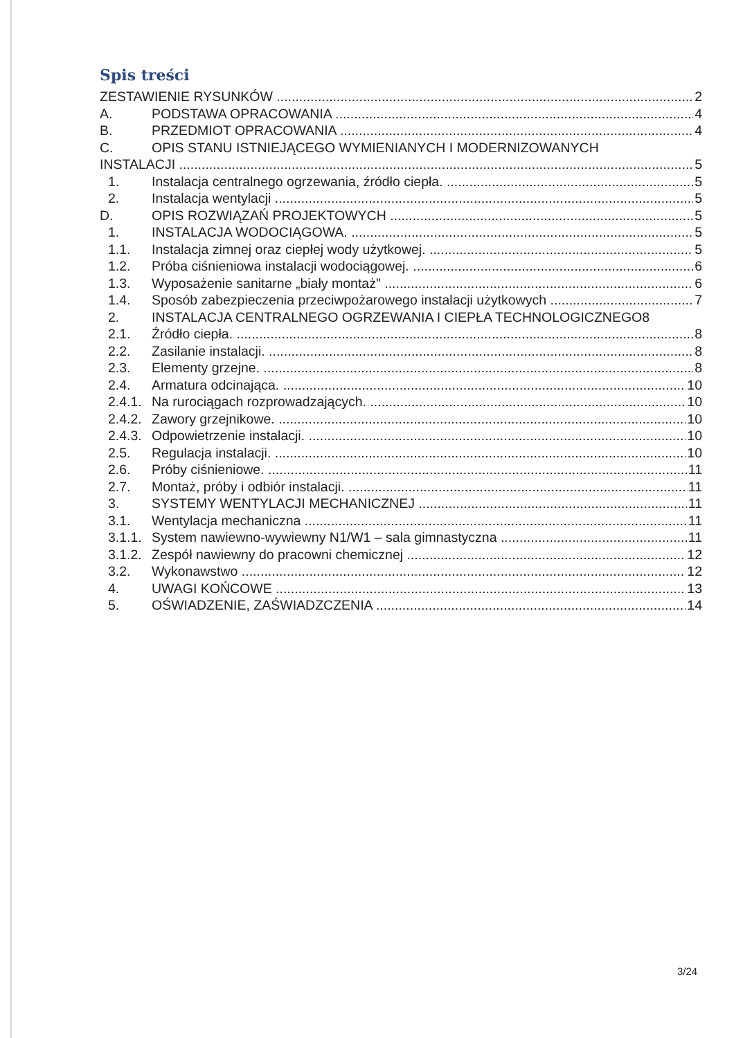Spis treści
ZESTAWIENIE RYSUNKÓW 2
A. PODSTAWA OPRACOWANIA 4
B. PRZEDMIOT OPRACOWANIA 4
C. OPIS STANU ISTNIEJĄCEGO WYMIENIANYCH I MODERNIZOWANYCH
INSTALACJI 5
1. Instalacja centralnego ogrzewania, źródło ciepła. 5
2. Instalacja wentylacji 5
D. OPIS ROZWIĄZAŃ PROJEKTOWYCH 5
1. INSTALACJA WODOCIĄGOWA. 5
1.1. Instalacja zimnej oraz ciepłej wody użytkowej. 5
1.2. Próba ciśnieniowa instalacji wodociągowej. 6
1.3. Wyposażenie sanitarne „biały montaż" 6
1.4. Sposób zabezpieczenia przeciwpożarowego instalacji użytkowych 7
2. INSTALACJA CENTRALNEGO OGRZEWANIA I CIEPŁA TECHNOLOGICZNEGO8
2.1. Źródło ciepła. 8
2.2. Zasilanie instalacji. 8
2.3. Elementy grzejne. 8
2.4. Armatura odcinająca. 10
2.4.1. Na rurociągach rozprowadzających. 10
2.4.2. Zawory grzejnikowe. 10
2.4.3. Odpowietrzenie instalacji. 10
2.5. Regulacja instalacji. 10
2.6. Próby ciśnieniowe. 11
2.7. Montaż, próby i odbiór instalacji. 11
3. SYSTEMY WENTYLACJI MECHANICZNEJ 11
3.1. Wentylacja mechaniczna 11
3.1.1. System nawiewno-wywiewny N1/W1 – sala gimnastyczna 11
3.1.2. Zespół nawiewny do pracowni chemicznej 12
3.2. Wykonawstwo 12
4. UWAGI KOŃCOWE 13
5. OŚWIADZENIE, ZAŚWIADZCZENIA 14
3/24